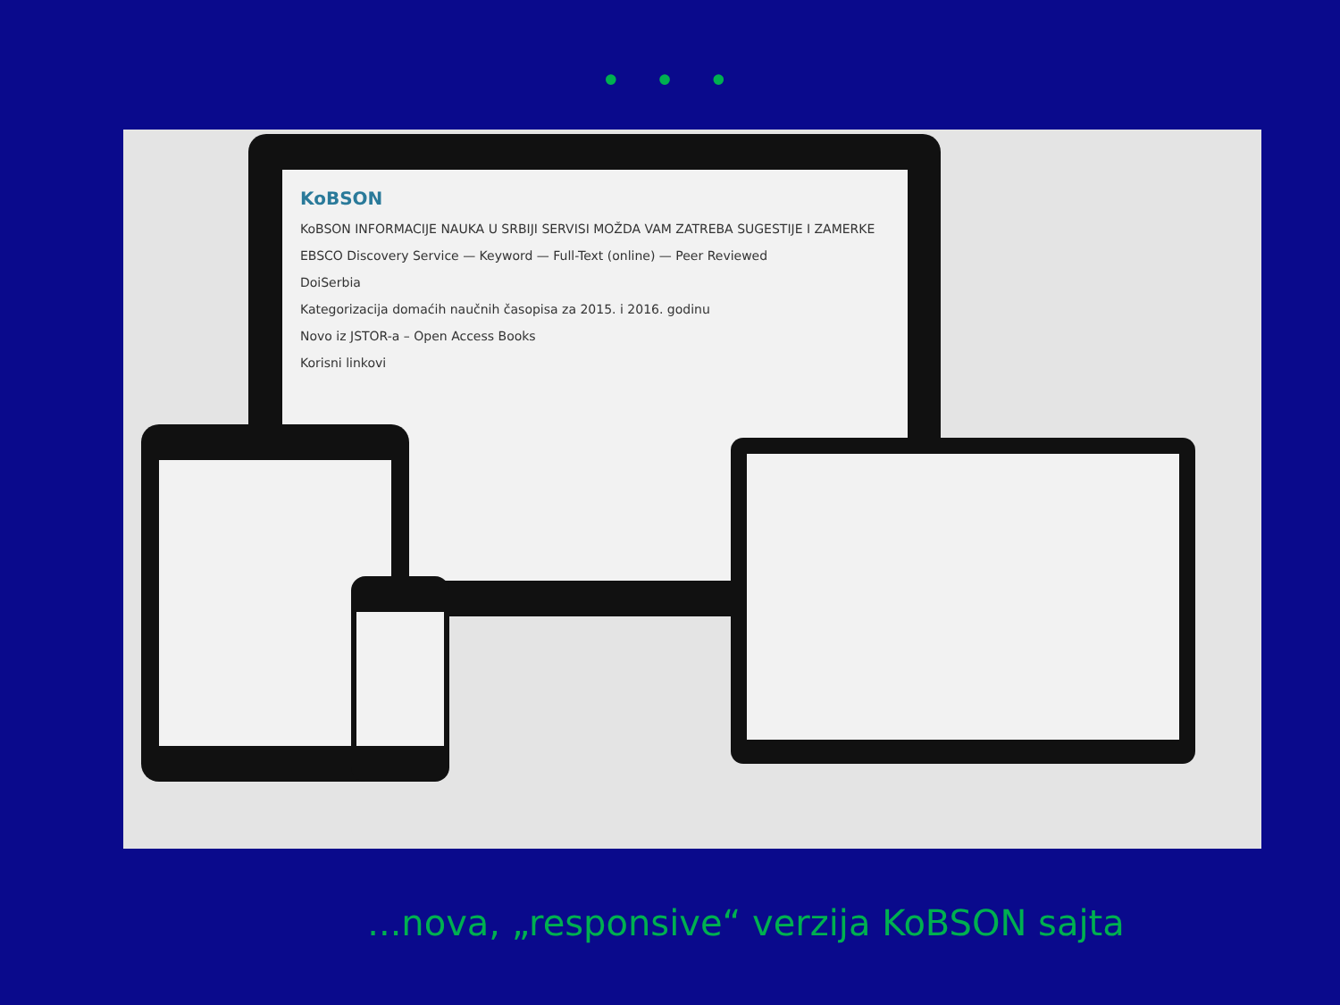• • •
KoBSON
KoBSON INFORMACIJE NAUKA U SRBIJI SERVISI MOŽDA VAM ZATREBA SUGESTIJE I ZAMERKE
EBSCO Discovery Service — Keyword — Full-Text (online) — Peer Reviewed
DoiSerbia
Kategorizacija domaćih naučnih časopisa za 2015. i 2016. godinu
Novo iz JSTOR-a – Open Access Books
Korisni linkovi
...nova, „responsive“ verzija KoBSON sajta